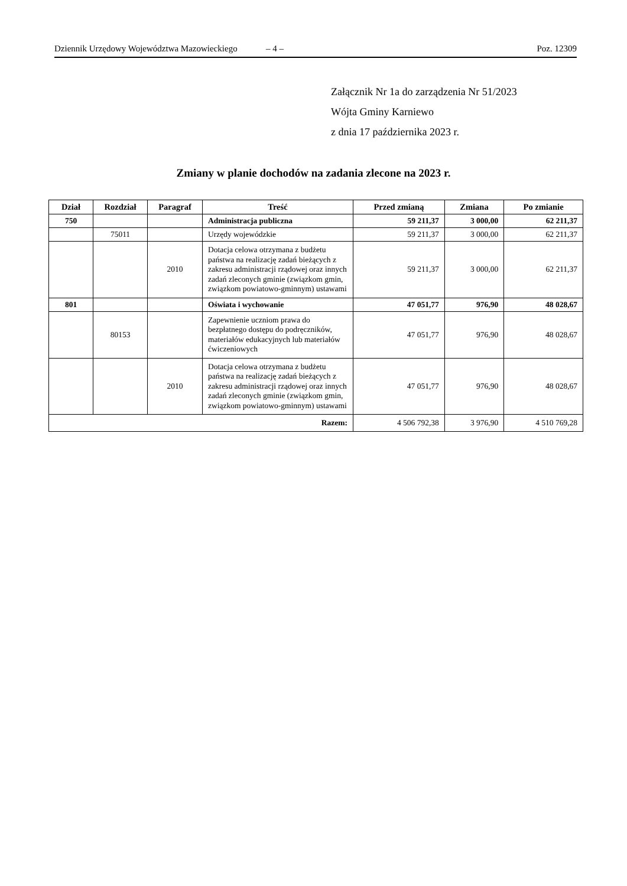Dziennik Urzędowy Województwa Mazowieckiego – 4 – Poz. 12309
Załącznik Nr 1a do zarządzenia Nr 51/2023
Wójta Gminy Karniewo
z dnia 17 października 2023 r.
Zmiany w planie dochodów na zadania zlecone na 2023 r.
| Dział | Rozdział | Paragraf | Treść | Przed zmianą | Zmiana | Po zmianie |
| --- | --- | --- | --- | --- | --- | --- |
| 750 | | | Administracja publiczna | 59 211,37 | 3 000,00 | 62 211,37 |
| | 75011 | | Urzędy wojewódzkie | 59 211,37 | 3 000,00 | 62 211,37 |
| | | 2010 | Dotacja celowa otrzymana z budżetu państwa na realizację zadań bieżących z zakresu administracji rządowej oraz innych zadań zleconych gminie (związkom gmin, związkom powiatowo-gminnym) ustawami | 59 211,37 | 3 000,00 | 62 211,37 |
| 801 | | | Oświata i wychowanie | 47 051,77 | 976,90 | 48 028,67 |
| | 80153 | | Zapewnienie uczniom prawa do bezpłatnego dostępu do podręczników, materiałów edukacyjnych lub materiałów ćwiczeniowych | 47 051,77 | 976,90 | 48 028,67 |
| | | 2010 | Dotacja celowa otrzymana z budżetu państwa na realizację zadań bieżących z zakresu administracji rządowej oraz innych zadań zleconych gminie (związkom gmin, związkom powiatowo-gminnym) ustawami | 47 051,77 | 976,90 | 48 028,67 |
| Razem: | | | | 4 506 792,38 | 3 976,90 | 4 510 769,28 |